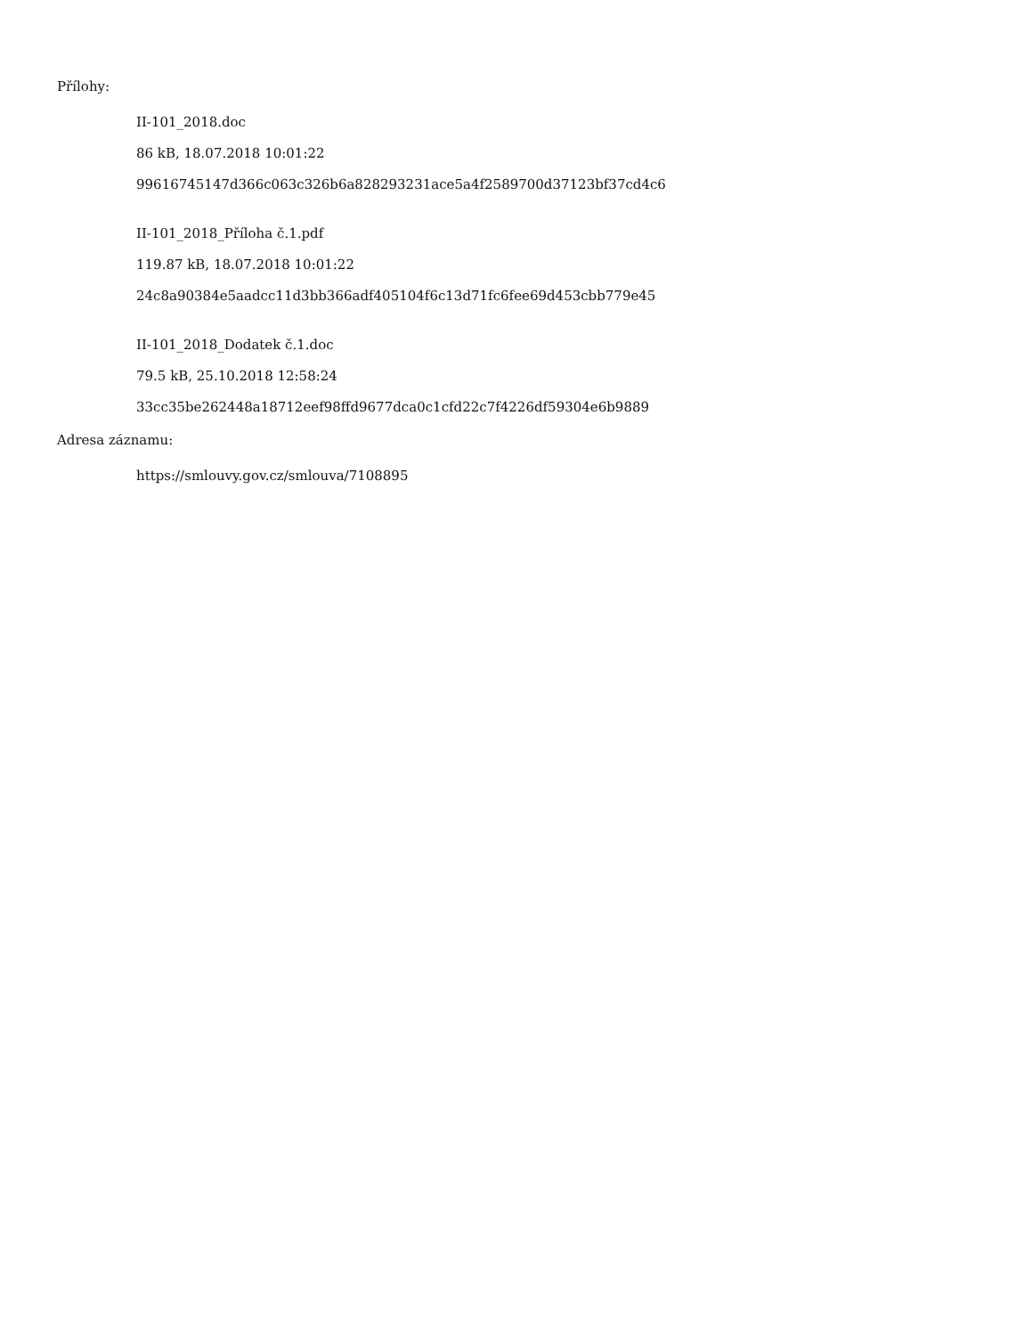Přílohy:
II-101_2018.doc
86 kB, 18.07.2018 10:01:22
99616745147d366c063c326b6a828293231ace5a4f2589700d37123bf37cd4c6
II-101_2018_Příloha č.1.pdf
119.87 kB, 18.07.2018 10:01:22
24c8a90384e5aadcc11d3bb366adf405104f6c13d71fc6fee69d453cbb779e45
II-101_2018_Dodatek č.1.doc
79.5 kB, 25.10.2018 12:58:24
33cc35be262448a18712eef98ffd9677dca0c1cfd22c7f4226df59304e6b9889
Adresa záznamu:
https://smlouvy.gov.cz/smlouva/7108895